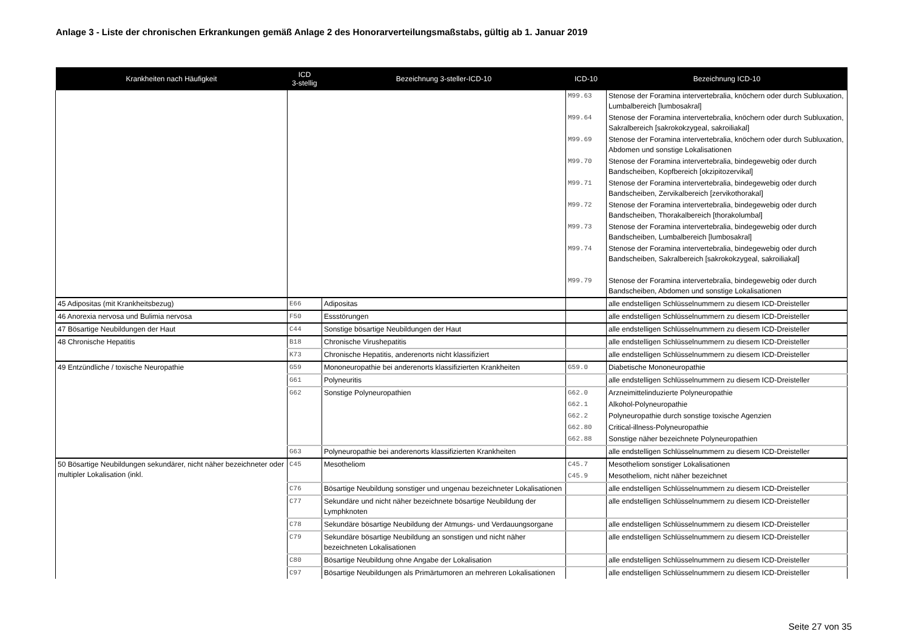Anlage 3 - Liste der chronischen Erkrankungen gemäß Anlage 2 des Honorarverteilungsmaßstabs, gültig ab 1. Januar 2019
| Krankheiten nach Häufigkeit | ICD 3-stellig | Bezeichnung 3-steller-ICD-10 | ICD-10 | Bezeichnung ICD-10 |
| --- | --- | --- | --- | --- |
| | | | M99.63 | Stenose der Foramina intervertebralia, knöchern oder durch Subluxation, Lumbalbereich [lumbosakral] |
| | | | M99.64 | Stenose der Foramina intervertebralia, knöchern oder durch Subluxation, Sakralbereich [sakrokokzygeal, sakroiliakal] |
| | | | M99.69 | Stenose der Foramina intervertebralia, knöchern oder durch Subluxation, Abdomen und sonstige Lokalisationen |
| | | | M99.70 | Stenose der Foramina intervertebralia, bindegewebig oder durch Bandscheiben, Kopfbereich [okzipitozervikal] |
| | | | M99.71 | Stenose der Foramina intervertebralia, bindegewebig oder durch Bandscheiben, Zervikalbereich [zervikothorakal] |
| | | | M99.72 | Stenose der Foramina intervertebralia, bindegewebig oder durch Bandscheiben, Thorakalbereich [thorakolumbal] |
| | | | M99.73 | Stenose der Foramina intervertebralia, bindegewebig oder durch Bandscheiben, Lumbalbereich [lumbosakral] |
| | | | M99.74 | Stenose der Foramina intervertebralia, bindegewebig oder durch Bandscheiben, Sakralbereich [sakrokokzygeal, sakroiliakal] |
| | | | M99.79 | Stenose der Foramina intervertebralia, bindegewebig oder durch Bandscheiben, Abdomen und sonstige Lokalisationen |
| 45 Adipositas (mit Krankheitsbezug) | E66 | Adipositas | | alle endstelligen Schlüsselnummern zu diesem ICD-Dreisteller |
| 46 Anorexia nervosa und Bulimia nervosa | F50 | Essstörungen | | alle endstelligen Schlüsselnummern zu diesem ICD-Dreisteller |
| 47 Bösartige Neubildungen der Haut | C44 | Sonstige bösartige Neubildungen der Haut | | alle endstelligen Schlüsselnummern zu diesem ICD-Dreisteller |
| 48 Chronische Hepatitis | B18 | Chronische Virushepatitis | | alle endstelligen Schlüsselnummern zu diesem ICD-Dreisteller |
| | K73 | Chronische Hepatitis, anderenorts nicht klassifiziert | | alle endstelligen Schlüsselnummern zu diesem ICD-Dreisteller |
| 49 Entzündliche / toxische Neuropathie | G59 | Mononeuropathie bei anderenorts klassifizierten Krankheiten | G59.0 | Diabetische Mononeuropathie |
| | G61 | Polyneuritis | | alle endstelligen Schlüsselnummern zu diesem ICD-Dreisteller |
| | G62 | Sonstige Polyneuropathien | G62.0 | Arzneimittelinduzierte Polyneuropathie |
| | | | G62.1 | Alkohol-Polyneuropathie |
| | | | G62.2 | Polyneuropathie durch sonstige toxische Agenzien |
| | | | G62.80 | Critical-illness-Polyneuropathie |
| | | | G62.88 | Sonstige näher bezeichnete Polyneuropathien |
| | G63 | Polyneuropathie bei anderenorts klassifizierten Krankheiten | | alle endstelligen Schlüsselnummern zu diesem ICD-Dreisteller |
| 50 Bösartige Neubildungen sekundärer, nicht näher bezeichneter oder multipler Lokalisation (inkl. | C45 | Mesotheliom | C45.7 | Mesotheliom sonstiger Lokalisationen |
| | | | C45.9 | Mesotheliom, nicht näher bezeichnet |
| | C76 | Bösartige Neubildung sonstiger und ungenau bezeichneter Lokalisationen | | alle endstelligen Schlüsselnummern zu diesem ICD-Dreisteller |
| | C77 | Sekundäre und nicht näher bezeichnete bösartige Neubildung der Lymphknoten | | alle endstelligen Schlüsselnummern zu diesem ICD-Dreisteller |
| | C78 | Sekundäre bösartige Neubildung der Atmungs- und Verdauungsorgane | | alle endstelligen Schlüsselnummern zu diesem ICD-Dreisteller |
| | C79 | Sekundäre bösartige Neubildung an sonstigen und nicht näher bezeichneten Lokalisationen | | alle endstelligen Schlüsselnummern zu diesem ICD-Dreisteller |
| | C80 | Bösartige Neubildung ohne Angabe der Lokalisation | | alle endstelligen Schlüsselnummern zu diesem ICD-Dreisteller |
| | C97 | Bösartige Neubildungen als Primärtumoren an mehreren Lokalisationen | | alle endstelligen Schlüsselnummern zu diesem ICD-Dreisteller |
Seite 27 von 35